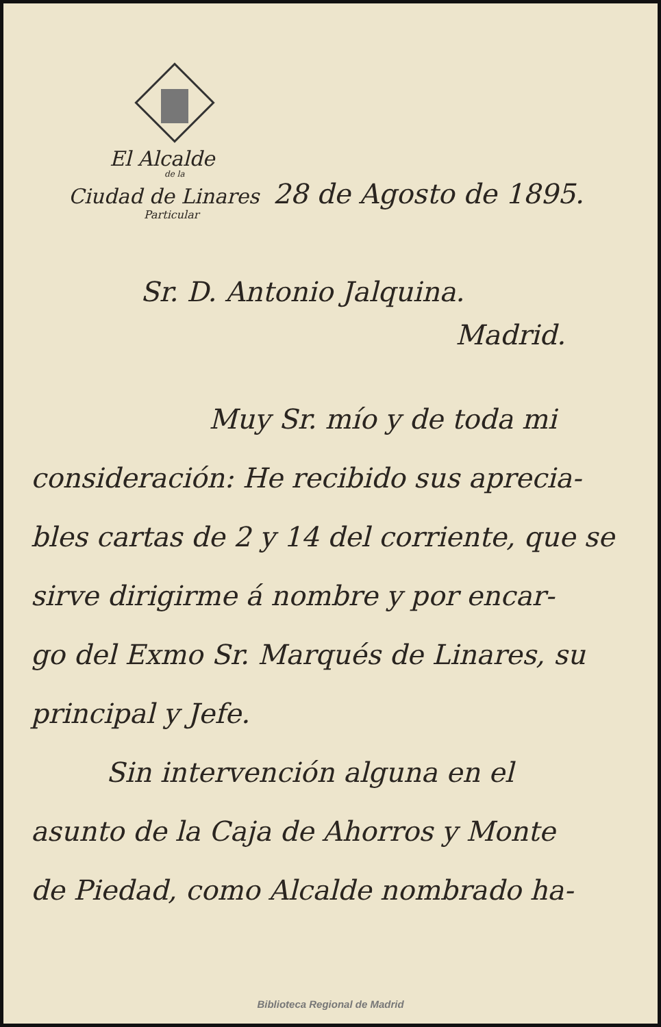El Alcalde
de la
Ciudad de Linares 28 de Agosto de 1895.
Particular
Sr. D. Antonio Jalquina.
Madrid.
Muy Sr. mío y de toda mi
consideración: He recibido sus aprecia-
bles cartas de 2 y 14 del corriente, que se
sirve dirigirme á nombre y por encar-
go del Exmo Sr. Marqués de Linares, su
principal y Jefe.
Sin intervención alguna en el
asunto de la Caja de Ahorros y Monte
de Piedad, como Alcalde nombrado ha-
Biblioteca Regional de Madrid